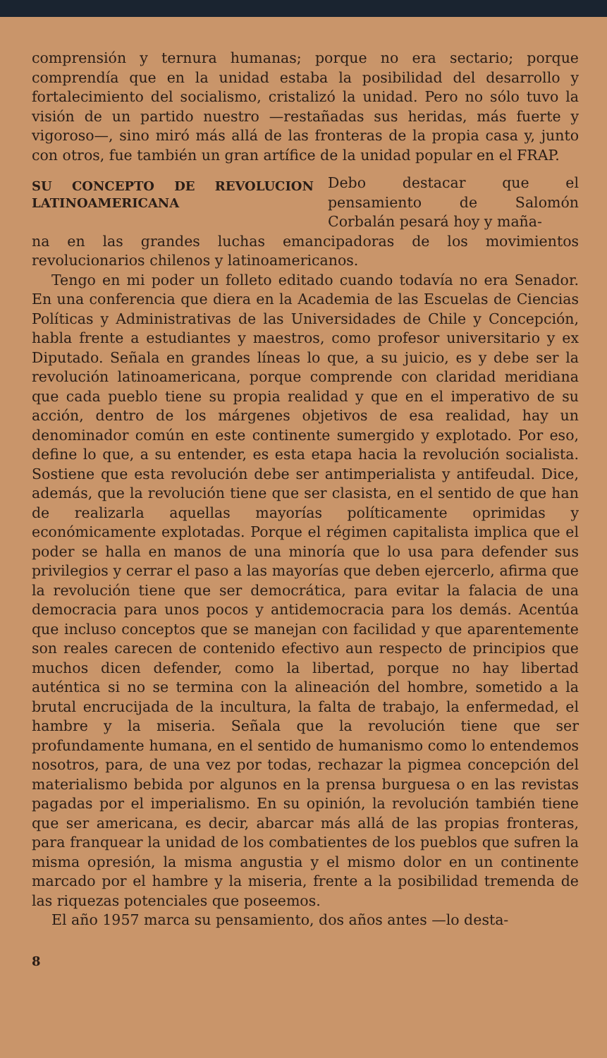comprensión y ternura humanas; porque no era sectario; porque comprendía que en la unidad estaba la posibilidad del desarrollo y fortalecimiento del socialismo, cristalizó la unidad. Pero no sólo tuvo la visión de un partido nuestro —restañadas sus heridas, más fuerte y vigoroso—, sino miró más allá de las fronteras de la propia casa y, junto con otros, fue también un gran artífice de la unidad popular en el FRAP.
SU CONCEPTO DE REVOLUCION LATINOAMERICANA
Debo destacar que el pensamiento de Salomón Corbalán pesará hoy y maña-
na en las grandes luchas emancipadoras de los movimientos revolucionarios chilenos y latinoamericanos.
Tengo en mi poder un folleto editado cuando todavía no era Senador. En una conferencia que diera en la Academia de las Escuelas de Ciencias Políticas y Administrativas de las Universidades de Chile y Concepción, habla frente a estudiantes y maestros, como profesor universitario y ex Diputado. Señala en grandes líneas lo que, a su juicio, es y debe ser la revolución latinoamericana, porque comprende con claridad meridiana que cada pueblo tiene su propia realidad y que en el imperativo de su acción, dentro de los márgenes objetivos de esa realidad, hay un denominador común en este continente sumergido y explotado. Por eso, define lo que, a su entender, es esta etapa hacia la revolución socialista. Sostiene que esta revolución debe ser antimperialista y antifeudal. Dice, además, que la revolución tiene que ser clasista, en el sentido de que han de realizarla aquellas mayorías políticamente oprimidas y económicamente explotadas. Porque el régimen capitalista implica que el poder se halla en manos de una minoría que lo usa para defender sus privilegios y cerrar el paso a las mayorías que deben ejercerlo, afirma que la revolución tiene que ser democrática, para evitar la falacia de una democracia para unos pocos y antidemocracia para los demás. Acentúa que incluso conceptos que se manejan con facilidad y que aparentemente son reales carecen de contenido efectivo aun respecto de principios que muchos dicen defender, como la libertad, porque no hay libertad auténtica si no se termina con la alineación del hombre, sometido a la brutal encrucijada de la incultura, la falta de trabajo, la enfermedad, el hambre y la miseria. Señala que la revolución tiene que ser profundamente humana, en el sentido de humanismo como lo entendemos nosotros, para, de una vez por todas, rechazar la pigmea concepción del materialismo bebida por algunos en la prensa burguesa o en las revistas pagadas por el imperialismo. En su opinión, la revolución también tiene que ser americana, es decir, abarcar más allá de las propias fronteras, para franquear la unidad de los combatientes de los pueblos que sufren la misma opresión, la misma angustia y el mismo dolor en un continente marcado por el hambre y la miseria, frente a la posibilidad tremenda de las riquezas potenciales que poseemos.
El año 1957 marca su pensamiento, dos años antes —lo desta-
8